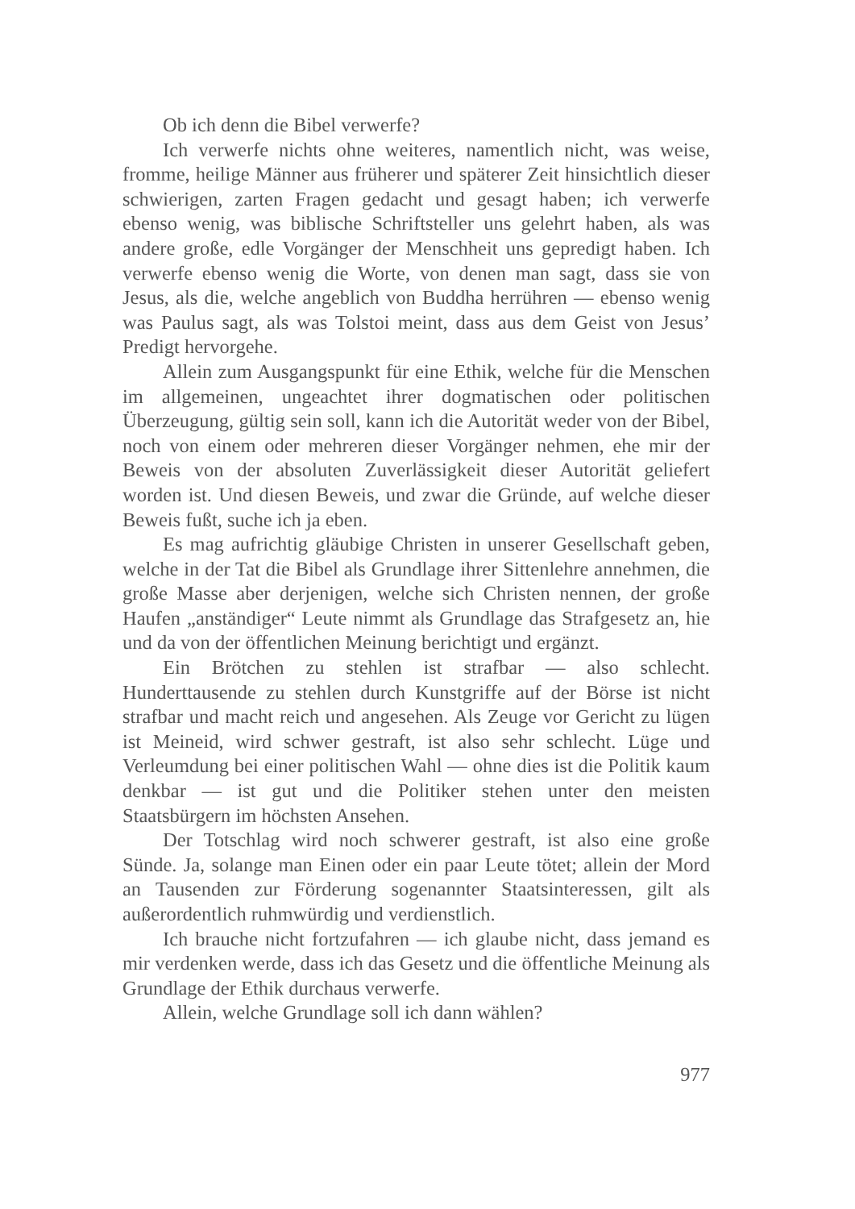Ob ich denn die Bibel verwerfe?
Ich verwerfe nichts ohne weiteres, namentlich nicht, was weise, fromme, heilige Männer aus früherer und späterer Zeit hinsichtlich dieser schwierigen, zarten Fragen gedacht und gesagt haben; ich verwerfe ebenso wenig, was biblische Schriftsteller uns gelehrt haben, als was andere große, edle Vorgänger der Menschheit uns gepredigt haben. Ich verwerfe ebenso wenig die Worte, von denen man sagt, dass sie von Jesus, als die, welche angeblich von Buddha herrühren — ebenso wenig was Paulus sagt, als was Tolstoi meint, dass aus dem Geist von Jesus’ Predigt hervorgehe.
Allein zum Ausgangspunkt für eine Ethik, welche für die Menschen im allgemeinen, ungeachtet ihrer dogmatischen oder politischen Überzeugung, gültig sein soll, kann ich die Autorität weder von der Bibel, noch von einem oder mehreren dieser Vorgänger nehmen, ehe mir der Beweis von der absoluten Zuverlässigkeit dieser Autorität geliefert worden ist. Und diesen Beweis, und zwar die Gründe, auf welche dieser Beweis fußt, suche ich ja eben.
Es mag aufrichtig gläubige Christen in unserer Gesellschaft geben, welche in der Tat die Bibel als Grundlage ihrer Sittenlehre annehmen, die große Masse aber derjenigen, welche sich Christen nennen, der große Haufen „anständiger“ Leute nimmt als Grundlage das Strafgesetz an, hie und da von der öffentlichen Meinung berichtigt und ergänzt.
Ein Brötchen zu stehlen ist strafbar — also schlecht. Hunderttausende zu stehlen durch Kunstgriffe auf der Börse ist nicht strafbar und macht reich und angesehen. Als Zeuge vor Gericht zu lügen ist Meineid, wird schwer gestraft, ist also sehr schlecht. Lüge und Verleumdung bei einer politischen Wahl — ohne dies ist die Politik kaum denkbar — ist gut und die Politiker stehen unter den meisten Staatsbürgern im höchsten Ansehen.
Der Totschlag wird noch schwerer gestraft, ist also eine große Sünde. Ja, solange man Einen oder ein paar Leute tötet; allein der Mord an Tausenden zur Förderung sogenannter Staatsinteressen, gilt als außerordentlich ruhmwürdig und verdienstlich.
Ich brauche nicht fortzufahren — ich glaube nicht, dass jemand es mir verdenken werde, dass ich das Gesetz und die öffentliche Meinung als Grundlage der Ethik durchaus verwerfe.
Allein, welche Grundlage soll ich dann wählen?
977